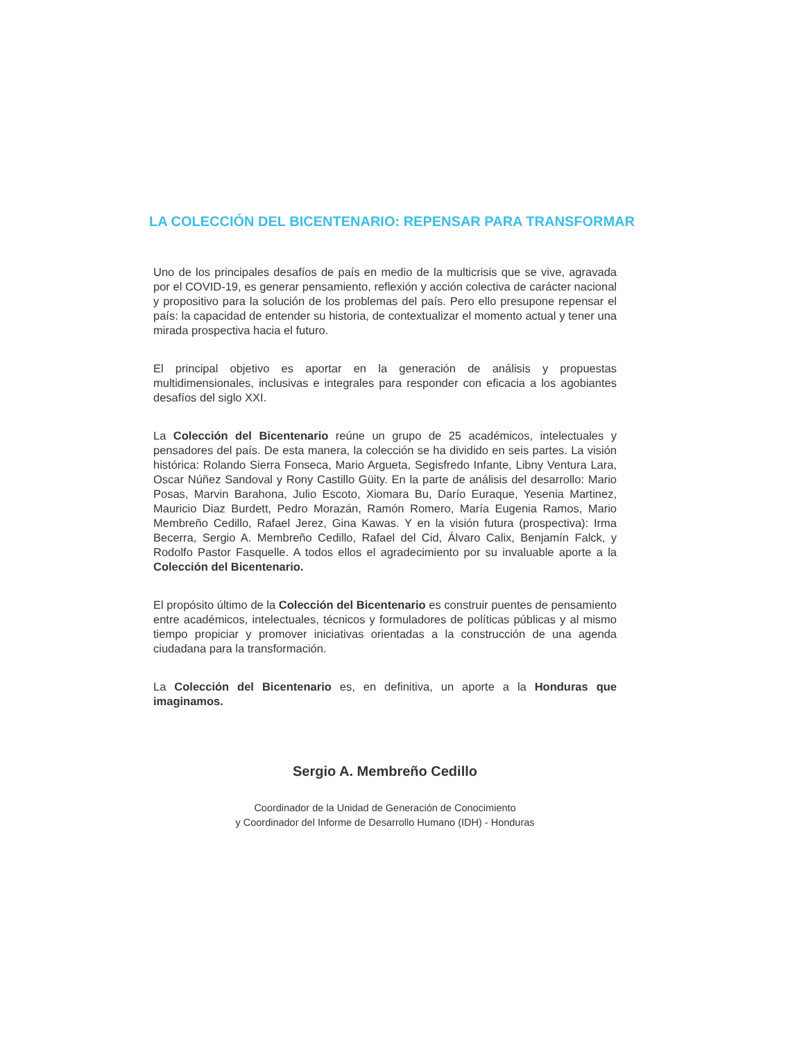LA COLECCIÓN DEL BICENTENARIO: REPENSAR PARA TRANSFORMAR
Uno de los principales desafíos de país en medio de la multicrisis que se vive, agravada por el COVID-19, es generar pensamiento, reflexión y acción colectiva de carácter nacional y propositivo para la solución de los problemas del país. Pero ello presupone repensar el país: la capacidad de entender su historia, de contextualizar el momento actual y tener una mirada prospectiva hacia el futuro.
El principal objetivo es aportar en la generación de análisis y propuestas multidimensionales, inclusivas e integrales para responder con eficacia a los agobiantes desafíos del siglo XXI.
La Colección del Bicentenario reúne un grupo de 25 académicos, intelectuales y pensadores del país. De esta manera, la colección se ha dividido en seis partes. La visión histórica: Rolando Sierra Fonseca, Mario Argueta, Segisfredo Infante, Libny Ventura Lara, Oscar Núñez Sandoval y Rony Castillo Güity. En la parte de análisis del desarrollo: Mario Posas, Marvin Barahona, Julio Escoto, Xiomara Bu, Darío Euraque, Yesenia Martinez, Mauricio Diaz Burdett, Pedro Morazán, Ramón Romero, María Eugenia Ramos, Mario Membreño Cedillo, Rafael Jerez, Gina Kawas. Y en la visión futura (prospectiva): Irma Becerra, Sergio A. Membreño Cedillo, Rafael del Cid, Álvaro Calix, Benjamín Falck, y Rodolfo Pastor Fasquelle. A todos ellos el agradecimiento por su invaluable aporte a la Colección del Bicentenario.
El propósito último de la Colección del Bicentenario es construir puentes de pensamiento entre académicos, intelectuales, técnicos y formuladores de políticas públicas y al mismo tiempo propiciar y promover iniciativas orientadas a la construcción de una agenda ciudadana para la transformación.
La Colección del Bicentenario es, en definitiva, un aporte a la Honduras que imaginamos.
Sergio A. Membreño Cedillo
Coordinador de la Unidad de Generación de Conocimiento
y Coordinador del Informe de Desarrollo Humano (IDH) - Honduras